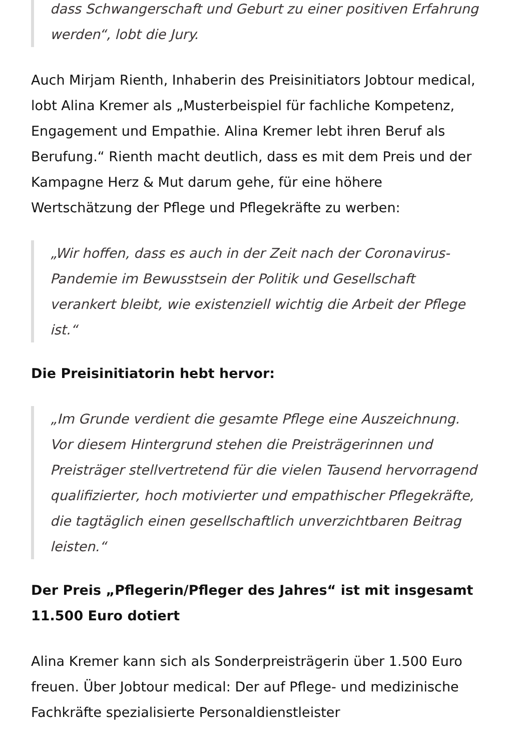dass Schwangerschaft und Geburt zu einer positiven Erfahrung werden“, lobt die Jury.
Auch Mirjam Rienth, Inhaberin des Preisinitiators Jobtour medical, lobt Alina Kremer als „Musterbeispiel für fachliche Kompetenz, Engagement und Empathie. Alina Kremer lebt ihren Beruf als Berufung.“ Rienth macht deutlich, dass es mit dem Preis und der Kampagne Herz & Mut darum gehe, für eine höhere Wertschätzung der Pflege und Pflegekräfte zu werben:
„Wir hoffen, dass es auch in der Zeit nach der Coronavirus-Pandemie im Bewusstsein der Politik und Gesellschaft verankert bleibt, wie existenziell wichtig die Arbeit der Pflege ist.“
Die Preisinitiatorin hebt hervor:
„Im Grunde verdient die gesamte Pflege eine Auszeichnung. Vor diesem Hintergrund stehen die Preisträgerinnen und Preisträger stellvertretend für die vielen Tausend hervorragend qualifizierter, hoch motivierter und empathischer Pflegekräfte, die tagtäglich einen gesellschaftlich unverzichtbaren Beitrag leisten.“
Der Preis „Pflegerin/Pfleger des Jahres“ ist mit insgesamt 11.500 Euro dotiert
Alina Kremer kann sich als Sonderpreisträgerin über 1.500 Euro freuen. Über Jobtour medical: Der auf Pflege- und medizinische Fachkräfte spezialisierte Personaldienstleister